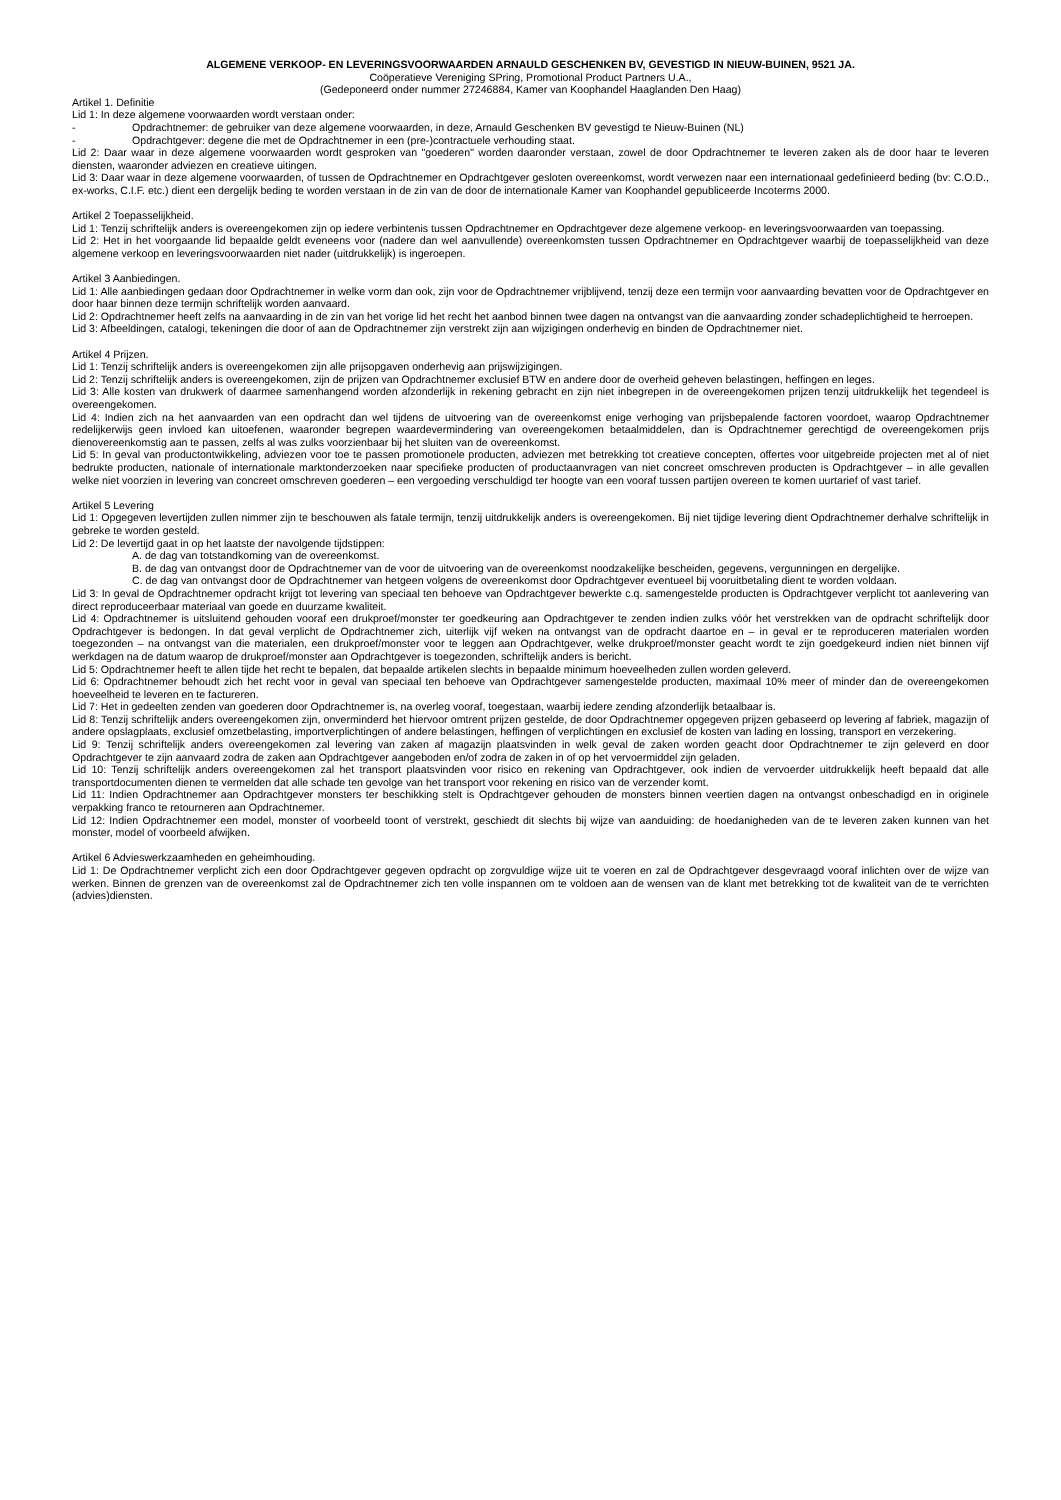ALGEMENE VERKOOP- EN LEVERINGSVOORWAARDEN ARNAULD GESCHENKEN BV, GEVESTIGD IN NIEUW-BUINEN, 9521 JA.
Coöperatieve Vereniging SPring, Promotional Product Partners U.A.,
(Gedeponeerd onder nummer 27246884, Kamer van Koophandel Haaglanden Den Haag)
Artikel 1. Definitie
Lid 1: In deze algemene voorwaarden wordt verstaan onder:
- Opdrachtnemer: de gebruiker van deze algemene voorwaarden, in deze, Arnauld Geschenken BV gevestigd te Nieuw-Buinen (NL)
- Opdrachtgever: degene die met de Opdrachtnemer in een (pre-)contractuele verhouding staat.
Lid 2: Daar waar in deze algemene voorwaarden wordt gesproken van "goederen" worden daaronder verstaan, zowel de door Opdrachtnemer te leveren zaken als de door haar te leveren diensten, waaronder adviezen en creatieve uitingen.
Lid 3: Daar waar in deze algemene voorwaarden, of tussen de Opdrachtnemer en Opdrachtgever gesloten overeenkomst, wordt verwezen naar een internationaal gedefinieerd beding (bv: C.O.D., ex-works, C.I.F. etc.) dient een dergelijk beding te worden verstaan in de zin van de door de internationale Kamer van Koophandel gepubliceerde Incoterms 2000.
Artikel 2 Toepasselijkheid.
Lid 1: Tenzij schriftelijk anders is overeengekomen zijn op iedere verbintenis tussen Opdrachtnemer en Opdrachtgever deze algemene verkoop- en leveringsvoorwaarden van toepassing.
Lid 2: Het in het voorgaande lid bepaalde geldt eveneens voor (nadere dan wel aanvullende) overeenkomsten tussen Opdrachtnemer en Opdrachtgever waarbij de toepasselijkheid van deze algemene verkoop en leveringsvoorwaarden niet nader (uitdrukkelijk) is ingeroepen.
Artikel 3 Aanbiedingen.
Lid 1: Alle aanbiedingen gedaan door Opdrachtnemer in welke vorm dan ook, zijn voor de Opdrachtnemer vrijblijvend, tenzij deze een termijn voor aanvaarding bevatten voor de Opdrachtgever en door haar binnen deze termijn schriftelijk worden aanvaard.
Lid 2: Opdrachtnemer heeft zelfs na aanvaarding in de zin van het vorige lid het recht het aanbod binnen twee dagen na ontvangst van die aanvaarding zonder schadeplichtigheid te herroepen.
Lid 3: Afbeeldingen, catalogi, tekeningen die door of aan de Opdrachtnemer zijn verstrekt zijn aan wijzigingen onderhevig en binden de Opdrachtnemer niet.
Artikel 4 Prijzen.
Lid 1: Tenzij schriftelijk anders is overeengekomen zijn alle prijsopgaven onderhevig aan prijswijzigingen.
Lid 2: Tenzij schriftelijk anders is overeengekomen, zijn de prijzen van Opdrachtnemer exclusief BTW en andere door de overheid geheven belastingen, heffingen en leges.
Lid 3: Alle kosten van drukwerk of daarmee samenhangend worden afzonderlijk in rekening gebracht en zijn niet inbegrepen in de overeengekomen prijzen tenzij uitdrukkelijk het tegendeel is overeengekomen.
Lid 4: Indien zich na het aanvaarden van een opdracht dan wel tijdens de uitvoering van de overeenkomst enige verhoging van prijsbepalende factoren voordoet, waarop Opdrachtnemer redelijkerwijs geen invloed kan uitoefenen, waaronder begrepen waardevermindering van overeengekomen betaalmiddelen, dan is Opdrachtnemer gerechtigd de overeengekomen prijs dienovereenkomstig aan te passen, zelfs al was zulks voorzienbaar bij het sluiten van de overeenkomst.
Lid 5: In geval van productontwikkeling, adviezen voor toe te passen promotionele producten, adviezen met betrekking tot creatieve concepten, offertes voor uitgebreide projecten met al of niet bedrukte producten, nationale of internationale marktonderzoeken naar specifieke producten of productaanvragen van niet concreet omschreven producten is Opdrachtgever – in alle gevallen welke niet voorzien in levering van concreet omschreven goederen – een vergoeding verschuldigd ter hoogte van een vooraf tussen partijen overeen te komen uurtarief of vast tarief.
Artikel 5 Levering
Lid 1: Opgegeven levertijden zullen nimmer zijn te beschouwen als fatale termijn, tenzij uitdrukkelijk anders is overeengekomen. Bij niet tijdige levering dient Opdrachtnemer derhalve schriftelijk in gebreke te worden gesteld.
Lid 2: De levertijd gaat in op het laatste der navolgende tijdstippen:
A. de dag van totstandkoming van de overeenkomst.
B. de dag van ontvangst door de Opdrachtnemer van de voor de uitvoering van de overeenkomst noodzakelijke bescheiden, gegevens, vergunningen en dergelijke.
C. de dag van ontvangst door de Opdrachtnemer van hetgeen volgens de overeenkomst door Opdrachtgever eventueel bij vooruitbetaling dient te worden voldaan.
Lid 3: In geval de Opdrachtnemer opdracht krijgt tot levering van speciaal ten behoeve van Opdrachtgever bewerkte c.q. samengestelde producten is Opdrachtgever verplicht tot aanlevering van direct reproduceerbaar materiaal van goede en duurzame kwaliteit.
Lid 4: Opdrachtnemer is uitsluitend gehouden vooraf een drukproef/monster ter goedkeuring aan Opdrachtgever te zenden indien zulks vóór het verstrekken van de opdracht schriftelijk door Opdrachtgever is bedongen. In dat geval verplicht de Opdrachtnemer zich, uiterlijk vijf weken na ontvangst van de opdracht daartoe en – in geval er te reproduceren materialen worden toegezonden – na ontvangst van die materialen, een drukproef/monster voor te leggen aan Opdrachtgever, welke drukproef/monster geacht wordt te zijn goedgekeurd indien niet binnen vijf werkdagen na de datum waarop de drukproef/monster aan Opdrachtgever is toegezonden, schriftelijk anders is bericht.
Lid 5: Opdrachtnemer heeft te allen tijde het recht te bepalen, dat bepaalde artikelen slechts in bepaalde minimum hoeveelheden zullen worden geleverd.
Lid 6: Opdrachtnemer behoudt zich het recht voor in geval van speciaal ten behoeve van Opdrachtgever samengestelde producten, maximaal 10% meer of minder dan de overeengekomen hoeveelheid te leveren en te factureren.
Lid 7: Het in gedeelten zenden van goederen door Opdrachtnemer is, na overleg vooraf, toegestaan, waarbij iedere zending afzonderlijk betaalbaar is.
Lid 8: Tenzij schriftelijk anders overeengekomen zijn, onverminderd het hiervoor omtrent prijzen gestelde, de door Opdrachtnemer opgegeven prijzen gebaseerd op levering af fabriek, magazijn of andere opslagplaats, exclusief omzetbelasting, importverplichtingen of andere belastingen, heffingen of verplichtingen en exclusief de kosten van lading en lossing, transport en verzekering.
Lid 9: Tenzij schriftelijk anders overeengekomen zal levering van zaken af magazijn plaatsvinden in welk geval de zaken worden geacht door Opdrachtnemer te zijn geleverd en door Opdrachtgever te zijn aanvaard zodra de zaken aan Opdrachtgever aangeboden en/of zodra de zaken in of op het vervoermiddel zijn geladen.
Lid 10: Tenzij schriftelijk anders overeengekomen zal het transport plaatsvinden voor risico en rekening van Opdrachtgever, ook indien de vervoerder uitdrukkelijk heeft bepaald dat alle transportdocumenten dienen te vermelden dat alle schade ten gevolge van het transport voor rekening en risico van de verzender komt.
Lid 11: Indien Opdrachtnemer aan Opdrachtgever monsters ter beschikking stelt is Opdrachtgever gehouden de monsters binnen veertien dagen na ontvangst onbeschadigd en in originele verpakking franco te retourneren aan Opdrachtnemer.
Lid 12: Indien Opdrachtnemer een model, monster of voorbeeld toont of verstrekt, geschiedt dit slechts bij wijze van aanduiding: de hoedanigheden van de te leveren zaken kunnen van het monster, model of voorbeeld afwijken.
Artikel 6 Advieswerkzaamheden en geheimhouding.
Lid 1: De Opdrachtnemer verplicht zich een door Opdrachtgever gegeven opdracht op zorgvuldige wijze uit te voeren en zal de Opdrachtgever desgevraagd vooraf inlichten over de wijze van werken. Binnen de grenzen van de overeenkomst zal de Opdrachtnemer zich ten volle inspannen om te voldoen aan de wensen van de klant met betrekking tot de kwaliteit van de te verrichten (advies)diensten.